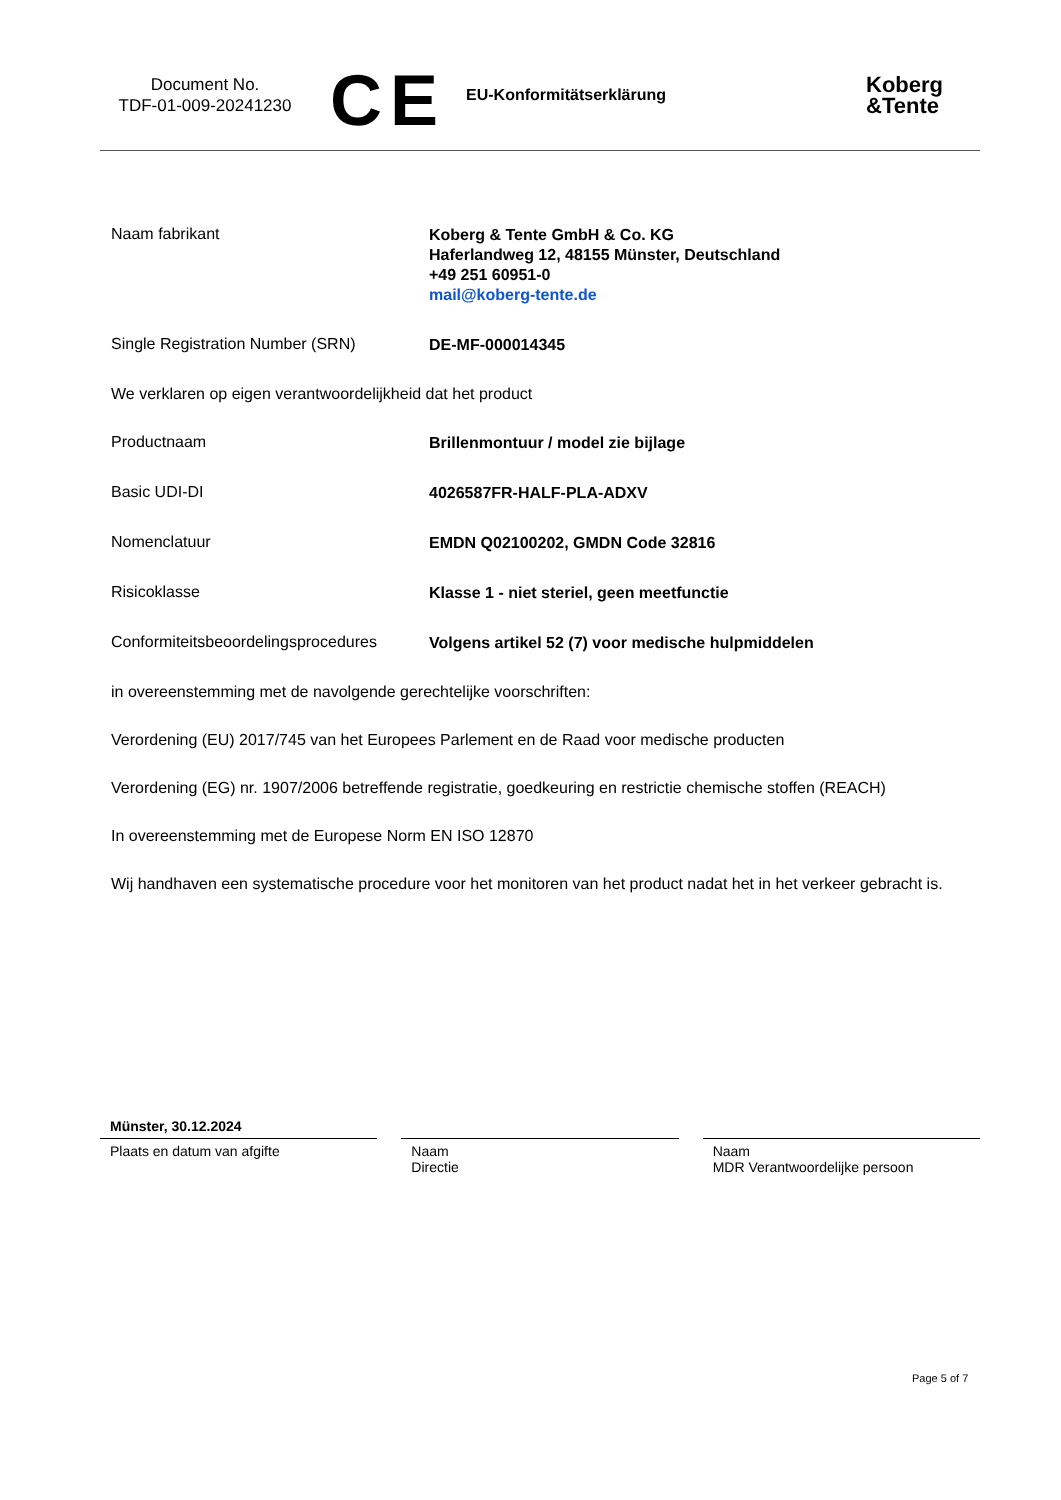Document No.
TDF-01-009-20241230
CE
EU-Konformitätserklärung
Koberg
&Tente
Naam fabrikant
Koberg & Tente GmbH & Co. KG
Haferlandweg 12, 48155 Münster, Deutschland
+49 251 60951-0
mail@koberg-tente.de
Single Registration Number (SRN)
DE-MF-000014345
We verklaren op eigen verantwoordelijkheid dat het product
Productnaam
Brillenmontuur / model zie bijlage
Basic UDI-DI
4026587FR-HALF-PLA-ADXV
Nomenclatuur
EMDN Q02100202, GMDN Code 32816
Risicoklasse
Klasse 1 - niet steriel, geen meetfunctie
Conformiteitsbeoordelingsprocedures
Volgens artikel 52 (7) voor medische hulpmiddelen
in overeenstemming met de navolgende gerechtelijke voorschriften:
Verordening (EU) 2017/745 van het Europees Parlement en de Raad voor medische producten
Verordening (EG) nr. 1907/2006 betreffende registratie, goedkeuring en restrictie chemische stoffen (REACH)
In overeenstemming met de Europese Norm EN ISO 12870
Wij handhaven een systematische procedure voor het monitoren van het product nadat het in het verkeer gebracht is.
Münster, 30.12.2024
Plaats en datum van afgifte
Naam
Directie
Naam
MDR Verantwoordelijke persoon
Page 5 of 7